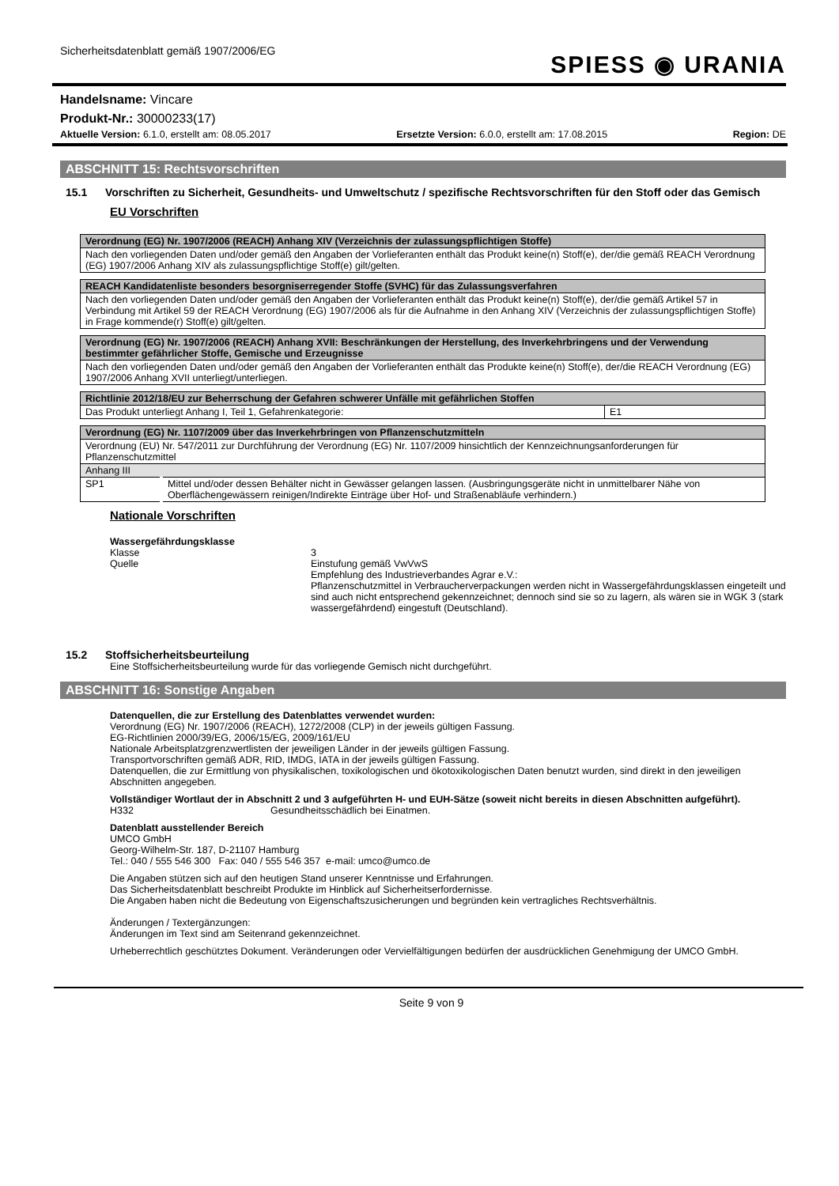Sicherheitsdatenblatt gemäß 1907/2006/EG
SPIESS ◉ URANIA
Handelsname: Vincare
Produkt-Nr.: 30000233(17)
Aktuelle Version: 6.1.0, erstellt am: 08.05.2017 Ersetzte Version: 6.0.0, erstellt am: 17.08.2015 Region: DE
ABSCHNITT 15: Rechtsvorschriften
15.1 Vorschriften zu Sicherheit, Gesundheits- und Umweltschutz / spezifische Rechtsvorschriften für den Stoff oder das Gemisch
EU Vorschriften
| Verordnung (EG) Nr. 1907/2006 (REACH) Anhang XIV (Verzeichnis der zulassungspflichtigen Stoffe) |
| --- |
| Nach den vorliegenden Daten und/oder gemäß den Angaben der Vorlieferanten enthält das Produkt keine(n) Stoff(e), der/die gemäß REACH Verordnung (EG) 1907/2006 Anhang XIV als zulassungspflichtige Stoff(e) gilt/gelten. |
| REACH Kandidatenliste besonders besorgniserregender Stoffe (SVHC) für das Zulassungsverfahren |
| --- |
| Nach den vorliegenden Daten und/oder gemäß den Angaben der Vorlieferanten enthält das Produkt keine(n) Stoff(e), der/die gemäß Artikel 57 in Verbindung mit Artikel 59 der REACH Verordnung (EG) 1907/2006 als für die Aufnahme in den Anhang XIV (Verzeichnis der zulassungspflichtigen Stoffe) in Frage kommende(r) Stoff(e) gilt/gelten. |
| Verordnung (EG) Nr. 1907/2006 (REACH) Anhang XVII: Beschränkungen der Herstellung, des Inverkehrbringens und der Verwendung bestimmter gefährlicher Stoffe, Gemische und Erzeugnisse |
| --- |
| Nach den vorliegenden Daten und/oder gemäß den Angaben der Vorlieferanten enthält das Produkte keine(n) Stoff(e), der/die REACH Verordnung (EG) 1907/2006 Anhang XVII unterliegt/unterliegen. |
| Richtlinie 2012/18/EU zur Beherrschung der Gefahren schwerer Unfälle mit gefährlichen Stoffen | |
| --- | --- |
| Das Produkt unterliegt Anhang I, Teil 1, Gefahrenkategorie: | E1 |
| Verordnung (EG) Nr. 1107/2009 über das Inverkehrbringen von Pflanzenschutzmitteln | |
| --- | --- |
| Verordnung (EU) Nr. 547/2011 zur Durchführung der Verordnung (EG) Nr. 1107/2009 hinsichtlich der Kennzeichnungsanforderungen für Pflanzenschutzmittel | |
| Anhang III | |
| SP1 | Mittel und/oder dessen Behälter nicht in Gewässer gelangen lassen. (Ausbringungsgeräte nicht in unmittelbarer Nähe von Oberflächengewässern reinigen/Indirekte Einträge über Hof- und Straßenabläufe verhindern.) |
Nationale Vorschriften
Wassergefährdungsklasse
Klasse 3
Quelle Einstufung gemäß VwVwS
Empfehlung des Industrieverbandes Agrar e.V.:
Pflanzenschutzmittel in Verbraucherverpackungen werden nicht in Wassergefährdungsklassen eingeteilt und sind auch nicht entsprechend gekennzeichnet; dennoch sind sie so zu lagern, als wären sie in WGK 3 (stark wassergefährdend) eingestuft (Deutschland).
15.2 Stoffsicherheitsbeurteilung
Eine Stoffsicherheitsbeurteilung wurde für das vorliegende Gemisch nicht durchgeführt.
ABSCHNITT 16: Sonstige Angaben
Datenquellen, die zur Erstellung des Datenblattes verwendet wurden:
Verordnung (EG) Nr. 1907/2006 (REACH), 1272/2008 (CLP) in der jeweils gültigen Fassung.
EG-Richtlinien 2000/39/EG, 2006/15/EG, 2009/161/EU
Nationale Arbeitsplatzgrenzwertlisten der jeweiligen Länder in der jeweils gültigen Fassung.
Transportvorschriften gemäß ADR, RID, IMDG, IATA in der jeweils gültigen Fassung.
Datenquellen, die zur Ermittlung von physikalischen, toxikologischen und ökotoxikologischen Daten benutzt wurden, sind direkt in den jeweiligen Abschnitten angegeben.
Vollständiger Wortlaut der in Abschnitt 2 und 3 aufgeführten H- und EUH-Sätze (soweit nicht bereits in diesen Abschnitten aufgeführt).
H332 Gesundheitsschädlich bei Einatmen.
Datenblatt ausstellender Bereich
UMCO GmbH
Georg-Wilhelm-Str. 187, D-21107 Hamburg
Tel.: 040 / 555 546 300 Fax: 040 / 555 546 357 e-mail: umco@umco.de
Die Angaben stützen sich auf den heutigen Stand unserer Kenntnisse und Erfahrungen.
Das Sicherheitsdatenblatt beschreibt Produkte im Hinblick auf Sicherheitserfordernisse.
Die Angaben haben nicht die Bedeutung von Eigenschaftszusicherungen und begründen kein vertragliches Rechtsverhältnis.
Änderungen / Textergänzungen:
Änderungen im Text sind am Seitenrand gekennzeichnet.
Urheberrechtlich geschütztes Dokument. Veränderungen oder Vervielfältigungen bedürfen der ausdrücklichen Genehmigung der UMCO GmbH.
Seite 9 von 9